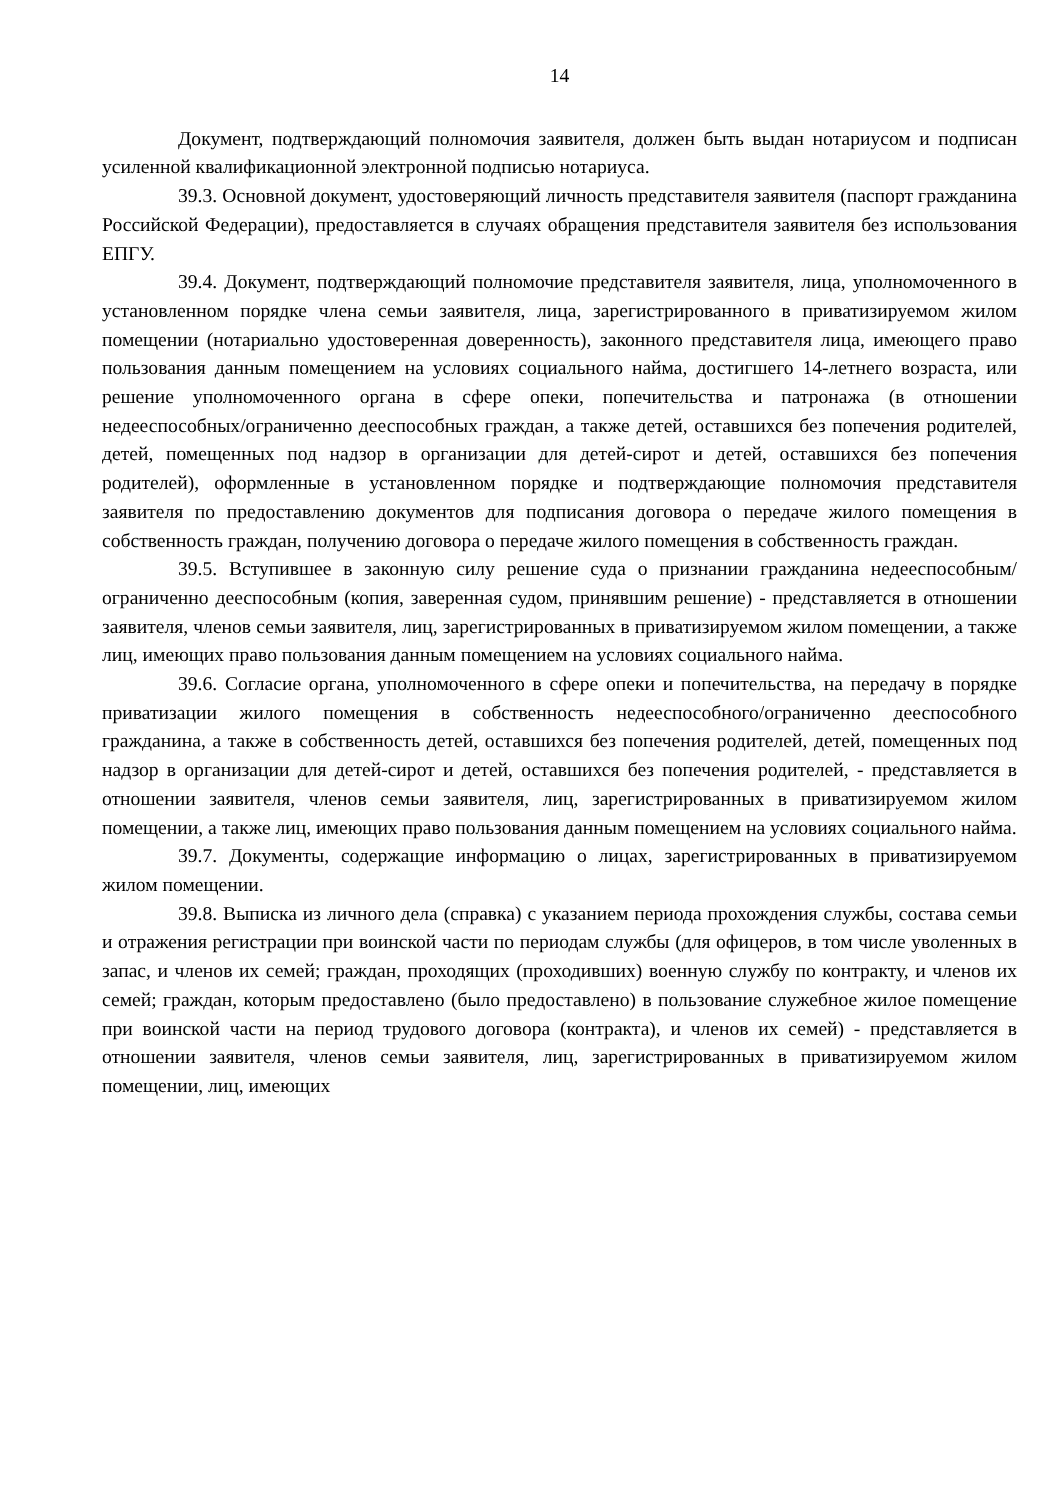14
Документ, подтверждающий полномочия заявителя, должен быть выдан нотариусом и подписан усиленной квалификационной электронной подписью нотариуса.
39.3. Основной документ, удостоверяющий личность представителя заявителя (паспорт гражданина Российской Федерации), предоставляется в случаях обращения представителя заявителя без использования ЕПГУ.
39.4. Документ, подтверждающий полномочие представителя заявителя, лица, уполномоченного в установленном порядке члена семьи заявителя, лица, зарегистрированного в приватизируемом жилом помещении (нотариально удостоверенная доверенность), законного представителя лица, имеющего право пользования данным помещением на условиях социального найма, достигшего 14-летнего возраста, или решение уполномоченного органа в сфере опеки, попечительства и патронажа (в отношении недееспособных/ограниченно дееспособных граждан, а также детей, оставшихся без попечения родителей, детей, помещенных под надзор в организации для детей-сирот и детей, оставшихся без попечения родителей), оформленные в установленном порядке и подтверждающие полномочия представителя заявителя по предоставлению документов для подписания договора о передаче жилого помещения в собственность граждан, получению договора о передаче жилого помещения в собственность граждан.
39.5. Вступившее в законную силу решение суда о признании гражданина недееспособным/ограниченно дееспособным (копия, заверенная судом, принявшим решение) - представляется в отношении заявителя, членов семьи заявителя, лиц, зарегистрированных в приватизируемом жилом помещении, а также лиц, имеющих право пользования данным помещением на условиях социального найма.
39.6. Согласие органа, уполномоченного в сфере опеки и попечительства, на передачу в порядке приватизации жилого помещения в собственность недееспособного/ограниченно дееспособного гражданина, а также в собственность детей, оставшихся без попечения родителей, детей, помещенных под надзор в организации для детей-сирот и детей, оставшихся без попечения родителей, - представляется в отношении заявителя, членов семьи заявителя, лиц, зарегистрированных в приватизируемом жилом помещении, а также лиц, имеющих право пользования данным помещением на условиях социального найма.
39.7. Документы, содержащие информацию о лицах, зарегистрированных в приватизируемом жилом помещении.
39.8. Выписка из личного дела (справка) с указанием периода прохождения службы, состава семьи и отражения регистрации при воинской части по периодам службы (для офицеров, в том числе уволенных в запас, и членов их семей; граждан, проходящих (проходивших) военную службу по контракту, и членов их семей; граждан, которым предоставлено (было предоставлено) в пользование служебное жилое помещение при воинской части на период трудового договора (контракта), и членов их семей) - представляется в отношении заявителя, членов семьи заявителя, лиц, зарегистрированных в приватизируемом жилом помещении, лиц, имеющих